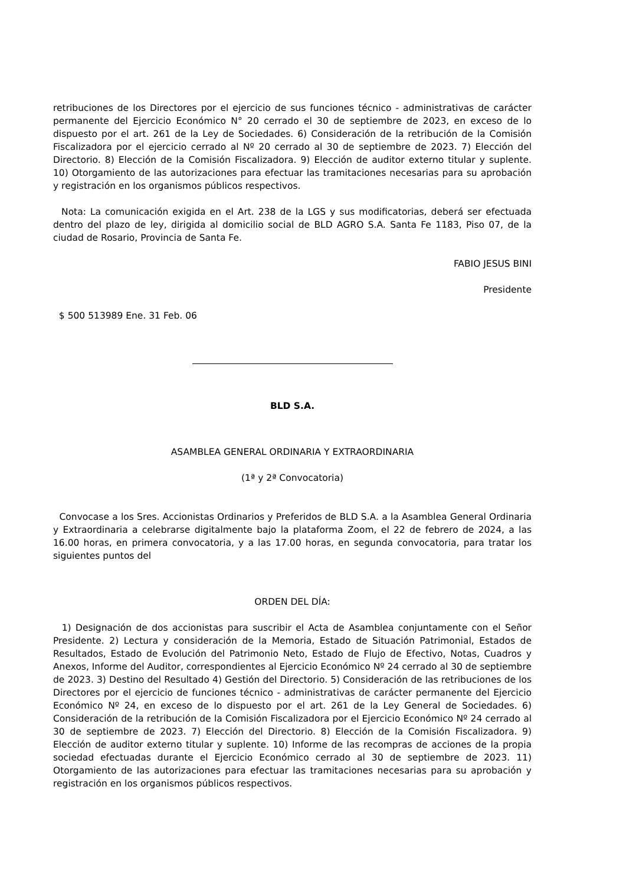retribuciones de los Directores por el ejercicio de sus funciones técnico - administrativas de carácter permanente del Ejercicio Económico N° 20 cerrado el 30 de septiembre de 2023, en exceso de lo dispuesto por el art. 261 de la Ley de Sociedades. 6) Consideración de la retribución de la Comisión Fiscalizadora por el ejercicio cerrado al Nº 20 cerrado al 30 de septiembre de 2023. 7) Elección del Directorio. 8) Elección de la Comisión Fiscalizadora. 9) Elección de auditor externo titular y suplente. 10) Otorgamiento de las autorizaciones para efectuar las tramitaciones necesarias para su aprobación y registración en los organismos públicos respectivos.
Nota: La comunicación exigida en el Art. 238 de la LGS y sus modificatorias, deberá ser efectuada dentro del plazo de ley, dirigida al domicilio social de BLD AGRO S.A. Santa Fe 1183, Piso 07, de la ciudad de Rosario, Provincia de Santa Fe.
FABIO JESUS BINI
Presidente
$ 500 513989 Ene. 31 Feb. 06
BLD S.A.
ASAMBLEA GENERAL ORDINARIA Y EXTRAORDINARIA
(1ª y 2ª Convocatoria)
Convocase a los Sres. Accionistas Ordinarios y Preferidos de BLD S.A. a la Asamblea General Ordinaria y Extraordinaria a celebrarse digitalmente bajo la plataforma Zoom, el 22 de febrero de 2024, a las 16.00 horas, en primera convocatoria, y a las 17.00 horas, en segunda convocatoria, para tratar los siguientes puntos del
ORDEN DEL DÍA:
1) Designación de dos accionistas para suscribir el Acta de Asamblea conjuntamente con el Señor Presidente. 2) Lectura y consideración de la Memoria, Estado de Situación Patrimonial, Estados de Resultados, Estado de Evolución del Patrimonio Neto, Estado de Flujo de Efectivo, Notas, Cuadros y Anexos, Informe del Auditor, correspondientes al Ejercicio Económico Nº 24 cerrado al 30 de septiembre de 2023. 3) Destino del Resultado 4) Gestión del Directorio. 5) Consideración de las retribuciones de los Directores por el ejercicio de funciones técnico - administrativas de carácter permanente del Ejercicio Económico Nº 24, en exceso de lo dispuesto por el art. 261 de la Ley General de Sociedades. 6) Consideración de la retribución de la Comisión Fiscalizadora por el Ejercicio Económico Nº 24 cerrado al 30 de septiembre de 2023. 7) Elección del Directorio. 8) Elección de la Comisión Fiscalizadora. 9) Elección de auditor externo titular y suplente. 10) Informe de las recompras de acciones de la propia sociedad efectuadas durante el Ejercicio Económico cerrado al 30 de septiembre de 2023. 11) Otorgamiento de las autorizaciones para efectuar las tramitaciones necesarias para su aprobación y registración en los organismos públicos respectivos.